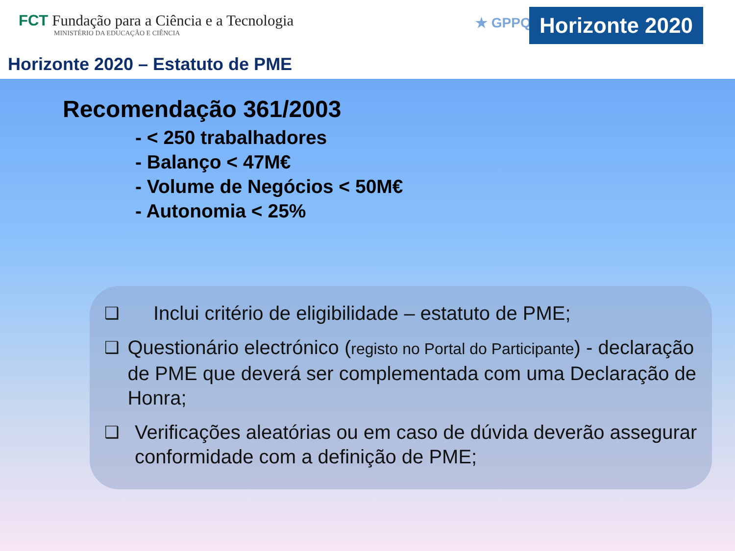FCT Fundação para a Ciência e a Tecnologia
MINISTÉRIO DA EDUCAÇÃO E CIÊNCIA
★ GPPQ
Horizonte 2020
Horizonte 2020 – Estatuto de PME
Recomendação 361/2003
- < 250 trabalhadores
- Balanço < 47M€
- Volume de Negócios < 50M€
- Autonomia < 25%
❑
Inclui critério de eligibilidade – estatuto de PME;
❑
Questionário electrónico (registo no Portal do Participante) - declaração de PME que deverá ser complementada com uma Declaração de Honra;
❑
Verificações aleatórias ou em caso de dúvida deverão assegurar conformidade com a definição de PME;